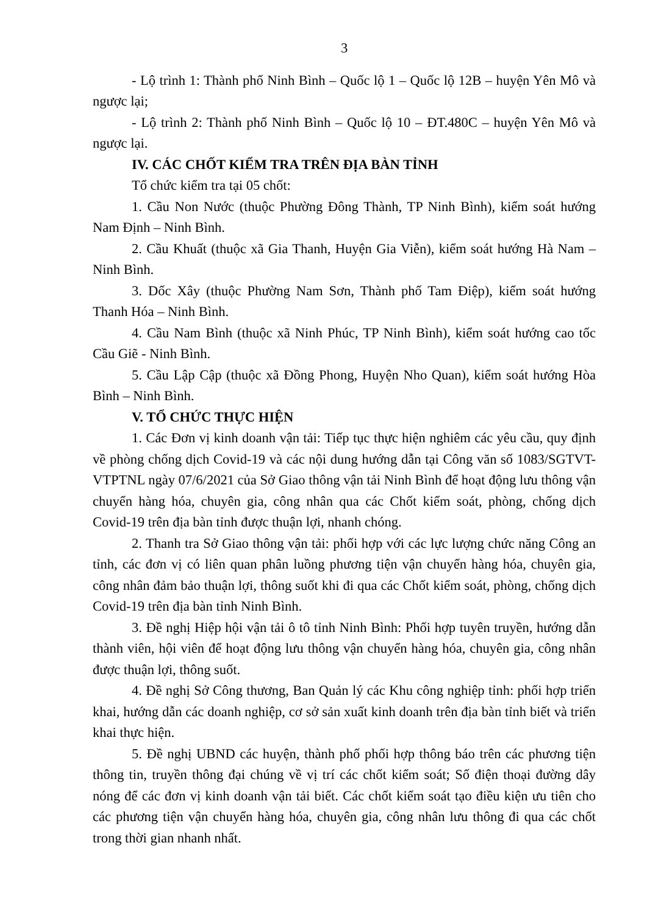3
- Lộ trình 1: Thành phố Ninh Bình – Quốc lộ 1 – Quốc lộ 12B – huyện Yên Mô và ngược lại;
- Lộ trình 2: Thành phố Ninh Bình – Quốc lộ 10 – ĐT.480C – huyện Yên Mô và ngược lại.
IV. CÁC CHỐT KIỂM TRA TRÊN ĐỊA BÀN TỈNH
Tổ chức kiểm tra tại 05 chốt:
1. Cầu Non Nước (thuộc Phường Đông Thành, TP Ninh Bình), kiểm soát hướng Nam Định – Ninh Bình.
2. Cầu Khuất (thuộc xã Gia Thanh, Huyện Gia Viễn), kiểm soát hướng Hà Nam – Ninh Bình.
3. Dốc Xây (thuộc Phường Nam Sơn, Thành phố Tam Điệp), kiểm soát hướng Thanh Hóa – Ninh Bình.
4. Cầu Nam Bình (thuộc xã Ninh Phúc, TP Ninh Bình), kiểm soát hướng cao tốc Cầu Giẽ - Ninh Bình.
5. Cầu Lập Cập (thuộc xã Đồng Phong, Huyện Nho Quan), kiểm soát hướng Hòa Bình – Ninh Bình.
V. TỔ CHỨC THỰC HIỆN
1. Các Đơn vị kinh doanh vận tải: Tiếp tục thực hiện nghiêm các yêu cầu, quy định về phòng chống dịch Covid-19 và các nội dung hướng dẫn tại Công văn số 1083/SGTVT-VTPTNL ngày 07/6/2021 của Sở Giao thông vận tải Ninh Bình để hoạt động lưu thông vận chuyển hàng hóa, chuyên gia, công nhân qua các Chốt kiểm soát, phòng, chống dịch Covid-19 trên địa bàn tỉnh được thuận lợi, nhanh chóng.
2. Thanh tra Sở Giao thông vận tải: phối hợp với các lực lượng chức năng Công an tỉnh, các đơn vị có liên quan phân luồng phương tiện vận chuyển hàng hóa, chuyên gia, công nhân đảm bảo thuận lợi, thông suốt khi đi qua các Chốt kiểm soát, phòng, chống dịch Covid-19 trên địa bàn tỉnh Ninh Bình.
3. Đề nghị Hiệp hội vận tải ô tô tỉnh Ninh Bình: Phối hợp tuyên truyền, hướng dẫn thành viên, hội viên để hoạt động lưu thông vận chuyển hàng hóa, chuyên gia, công nhân được thuận lợi, thông suốt.
4. Đề nghị Sở Công thương, Ban Quản lý các Khu công nghiệp tỉnh: phối hợp triển khai, hướng dẫn các doanh nghiệp, cơ sở sản xuất kinh doanh trên địa bàn tỉnh biết và triển khai thực hiện.
5. Đề nghị UBND các huyện, thành phố phối hợp thông báo trên các phương tiện thông tin, truyền thông đại chúng về vị trí các chốt kiểm soát; Số điện thoại đường dây nóng để các đơn vị kinh doanh vận tải biết. Các chốt kiểm soát tạo điều kiện ưu tiên cho các phương tiện vận chuyển hàng hóa, chuyên gia, công nhân lưu thông đi qua các chốt trong thời gian nhanh nhất.